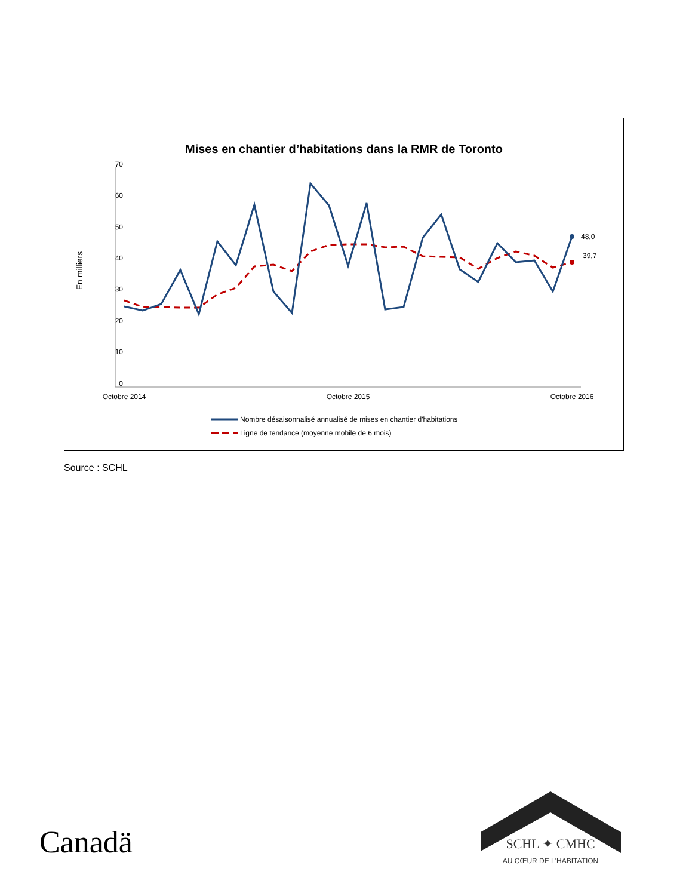Mises en chantier d’habitations dans la RMR de Toronto
0
10
20
30
40
50
60
70
En milliers
Octobre 2014
Octobre 2015
Octobre 2016
48,0
39,7
Nombre désaisonnalisé annualisé de mises en chantier d'habitations
Ligne de tendance (moyenne mobile de 6 mois)
Source : SCHL
Canadä
SCHL ✦ CMHC
AU CŒUR DE L'HABITATION